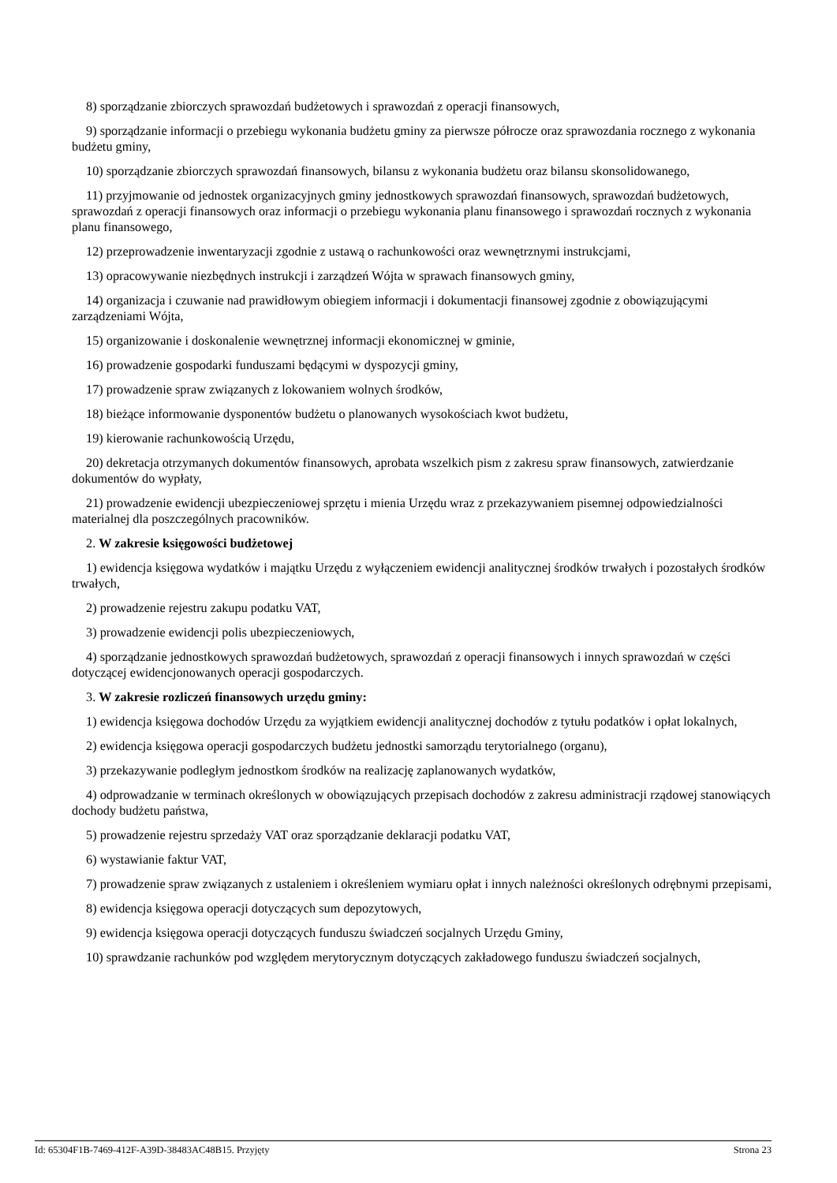8) sporządzanie zbiorczych sprawozdań budżetowych i sprawozdań z operacji finansowych,
9) sporządzanie informacji o przebiegu wykonania budżetu gminy za pierwsze półrocze oraz sprawozdania rocznego z wykonania budżetu gminy,
10) sporządzanie zbiorczych sprawozdań finansowych, bilansu z wykonania budżetu oraz bilansu skonsolidowanego,
11) przyjmowanie od jednostek organizacyjnych gminy jednostkowych sprawozdań finansowych, sprawozdań budżetowych, sprawozdań z operacji finansowych oraz informacji o przebiegu wykonania planu finansowego i sprawozdań rocznych z wykonania planu finansowego,
12) przeprowadzenie inwentaryzacji zgodnie z ustawą o rachunkowości oraz wewnętrznymi instrukcjami,
13) opracowywanie niezbędnych instrukcji i zarządzeń Wójta w sprawach finansowych gminy,
14) organizacja i czuwanie nad prawidłowym obiegiem informacji i dokumentacji finansowej zgodnie z obowiązującymi zarządzeniami Wójta,
15) organizowanie i doskonalenie wewnętrznej informacji ekonomicznej w gminie,
16) prowadzenie gospodarki funduszami będącymi w dyspozycji gminy,
17) prowadzenie spraw związanych z lokowaniem wolnych środków,
18) bieżące informowanie dysponentów budżetu o planowanych wysokościach kwot budżetu,
19) kierowanie rachunkowością Urzędu,
20) dekretacja otrzymanych dokumentów finansowych, aprobata wszelkich pism z zakresu spraw finansowych, zatwierdzanie dokumentów do wypłaty,
21) prowadzenie ewidencji ubezpieczeniowej sprzętu i mienia Urzędu wraz z przekazywaniem pisemnej odpowiedzialności materialnej dla poszczególnych pracowników.
2. W zakresie księgowości budżetowej
1) ewidencja księgowa wydatków i majątku Urzędu z wyłączeniem ewidencji analitycznej środków trwałych i pozostałych środków trwałych,
2) prowadzenie rejestru zakupu podatku VAT,
3) prowadzenie ewidencji polis ubezpieczeniowych,
4) sporządzanie jednostkowych sprawozdań budżetowych, sprawozdań z operacji finansowych i innych sprawozdań w części dotyczącej ewidencjonowanych operacji gospodarczych.
3. W zakresie rozliczeń finansowych urzędu gminy:
1) ewidencja księgowa dochodów Urzędu za wyjątkiem ewidencji analitycznej dochodów z tytułu podatków i opłat lokalnych,
2) ewidencja księgowa operacji gospodarczych budżetu jednostki samorządu terytorialnego (organu),
3) przekazywanie podległym jednostkom środków na realizację zaplanowanych wydatków,
4) odprowadzanie w terminach określonych w obowiązujących przepisach dochodów z zakresu administracji rządowej stanowiących dochody budżetu państwa,
5) prowadzenie rejestru sprzedaży VAT oraz sporządzanie deklaracji podatku VAT,
6) wystawianie faktur VAT,
7) prowadzenie spraw związanych z ustaleniem i określeniem wymiaru opłat i innych należności określonych odrębnymi przepisami,
8) ewidencja księgowa operacji dotyczących sum depozytowych,
9) ewidencja księgowa operacji dotyczących funduszu świadczeń socjalnych Urzędu Gminy,
10) sprawdzanie rachunków pod względem merytorycznym dotyczących zakładowego funduszu świadczeń socjalnych,
Id: 65304F1B-7469-412F-A39D-38483AC48B15. Przyjęty Strona 23